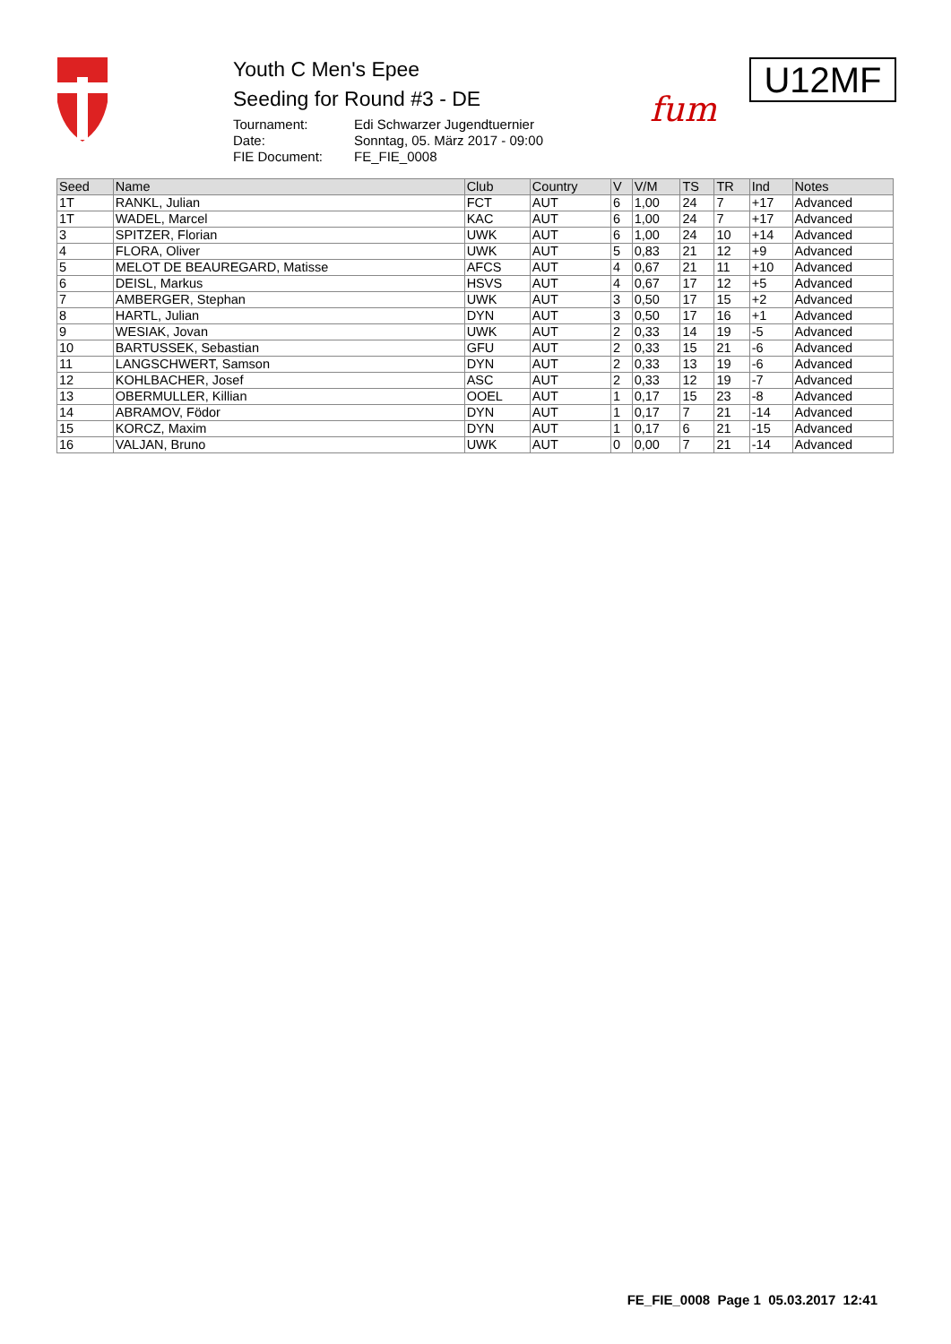Youth C Men's Epee
Seeding for Round #3 - DE
Tournament: Edi Schwarzer Jugendtuernier
Date: Sonntag, 05. März 2017 - 09:00
FIE Document: FE_FIE_0008
fum
U12MF
| Seed | Name | Club | Country | V | V/M | TS | TR | Ind | Notes |
| --- | --- | --- | --- | --- | --- | --- | --- | --- | --- |
| 1T | RANKL, Julian | FCT | AUT | 6 | 1,00 | 24 | 7 | +17 | Advanced |
| 1T | WADEL, Marcel | KAC | AUT | 6 | 1,00 | 24 | 7 | +17 | Advanced |
| 3 | SPITZER, Florian | UWK | AUT | 6 | 1,00 | 24 | 10 | +14 | Advanced |
| 4 | FLORA, Oliver | UWK | AUT | 5 | 0,83 | 21 | 12 | +9 | Advanced |
| 5 | MELOT DE BEAUREGARD, Matisse | AFCS | AUT | 4 | 0,67 | 21 | 11 | +10 | Advanced |
| 6 | DEISL, Markus | HSVS | AUT | 4 | 0,67 | 17 | 12 | +5 | Advanced |
| 7 | AMBERGER, Stephan | UWK | AUT | 3 | 0,50 | 17 | 15 | +2 | Advanced |
| 8 | HARTL, Julian | DYN | AUT | 3 | 0,50 | 17 | 16 | +1 | Advanced |
| 9 | WESIAK, Jovan | UWK | AUT | 2 | 0,33 | 14 | 19 | -5 | Advanced |
| 10 | BARTUSSEK, Sebastian | GFU | AUT | 2 | 0,33 | 15 | 21 | -6 | Advanced |
| 11 | LANGSCHWERT, Samson | DYN | AUT | 2 | 0,33 | 13 | 19 | -6 | Advanced |
| 12 | KOHLBACHER, Josef | ASC | AUT | 2 | 0,33 | 12 | 19 | -7 | Advanced |
| 13 | OBERMULLER, Killian | OOEL | AUT | 1 | 0,17 | 15 | 23 | -8 | Advanced |
| 14 | ABRAMOV, Födor | DYN | AUT | 1 | 0,17 | 7 | 21 | -14 | Advanced |
| 15 | KORCZ, Maxim | DYN | AUT | 1 | 0,17 | 6 | 21 | -15 | Advanced |
| 16 | VALJAN, Bruno | UWK | AUT | 0 | 0,00 | 7 | 21 | -14 | Advanced |
FE_FIE_0008 Page 1 05.03.2017 12:41